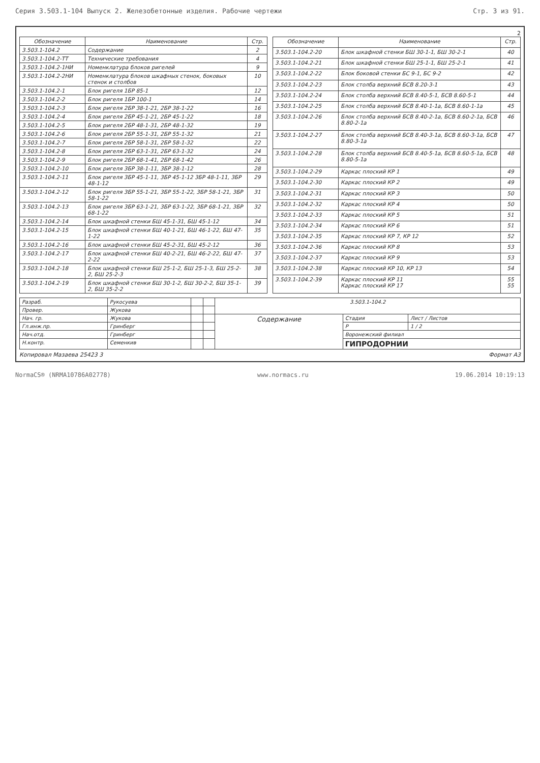Серия 3.503.1-104 Выпуск 2. Железобетонные изделия. Рабочие чертежи Стр. 3 из 91.
2
| Обозначение | Наименование | Стр. |
| --- | --- | --- |
| 3.503.1-104.2 | Содержание | 2 |
| 3.503.1-104.2-ТТ | Технические требования | 4 |
| 3.503.1-104.2-1НИ | Номенклатура блоков ригелей | 9 |
| 3.503.1-104.2-2НИ | Номенклатура блоков шкафных стенок, боковых стенок и столбов | 10 |
| 3.503.1-104.2-1 | Блок ригеля 1БР 85-1 | 12 |
| 3.503.1-104.2-2 | Блок ригеля 1БР 100-1 | 14 |
| 3.503.1-104.2-3 | Блок ригеля 2БР 38-1-21, 2БР 38-1-22 | 16 |
| 3.503.1-104.2-4 | Блок ригеля 2БР 45-1-21, 2БР 45-1-22 | 18 |
| 3.503.1-104.2-5 | Блок ригеля 2БР 48-1-31, 2БР 48-1-32 | 19 |
| 3.503.1-104.2-6 | Блок ригеля 2БР 55-1-31, 2БР 55-1-32 | 21 |
| 3.503.1-104.2-7 | Блок ригеля 2БР 58-1-31, 2БР 58-1-32 | 22 |
| 3.503.1-104.2-8 | Блок ригеля 2БР 63-1-31, 2БР 63-1-32 | 24 |
| 3.503.1-104.2-9 | Блок ригеля 2БР 68-1-41, 2БР 68-1-42 | 26 |
| 3.503.1-104.2-10 | Блок ригеля 3БР 38-1-11, 3БР 38-1-12 | 28 |
| 3.503.1-104.2-11 | Блок ригеля 3БР 45-1-11, 3БР 45-1-12 3БР 48-1-11, 3БР 48-1-12 | 29 |
| 3.503.1-104.2-12 | Блок ригеля 3БР 55-1-21, 3БР 55-1-22, 3БР 58-1-21, 3БР 58-1-22 | 31 |
| 3.503.1-104.2-13 | Блок ригеля 3БР 63-1-21, 3БР 63-1-22, 3БР 68-1-21, 3БР 68-1-22 | 32 |
| 3.503.1-104.2-14 | Блок шкафной стенки БШ 45-1-31, БШ 45-1-12 | 34 |
| 3.503.1-104.2-15 | Блок шкафной стенки БШ 40-1-21, БШ 46-1-22, БШ 47-1-22 | 35 |
| 3.503.1-104.2-16 | Блок шкафной стенки БШ 45-2-31, БШ 45-2-12 | 36 |
| 3.503.1-104.2-17 | Блок шкафной стенки БШ 40-2-21, БШ 46-2-22, БШ 47-2-22 | 37 |
| 3.503.1-104.2-18 | Блок шкафной стенки БШ 25-1-2, БШ 25-1-3, БШ 25-2-2, БШ 25-2-3 | 38 |
| 3.503.1-104.2-19 | Блок шкафной стенки БШ 30-1-2, БШ 30-2-2, БШ 35-1-2, БШ 35-2-2 | 39 |
| Обозначение | Наименование | Стр. |
| --- | --- | --- |
| 3.503.1-104.2-20 | Блок шкафной стенки БШ 30-1-1, БШ 30-2-1 | 40 |
| 3.503.1-104.2-21 | Блок шкафной стенки БШ 25-1-1, БШ 25-2-1 | 41 |
| 3.503.1-104.2-22 | Блок боковой стенки БС 9-1, БС 9-2 | 42 |
| 3.503.1-104.2-23 | Блок столба верхний БСВ 8.20-3-1 | 43 |
| 3.503.1-104.2-24 | Блок столба верхний БСВ 8.40-5-1, БСВ 8.60-5-1 | 44 |
| 3.503.1-104.2-25 | Блок столба верхний БСВ 8.40-1-1а, БСВ 8.60-1-1а | 45 |
| 3.503.1-104.2-26 | Блок столба верхний БСВ 8.40-2-1а, БСВ 8.60-2-1а, БСВ 8.80-2-1а | 46 |
| 3.503.1-104.2-27 | Блок столба верхний БСВ 8.40-3-1а, БСВ 8.60-3-1а, БСВ 8.80-3-1а | 47 |
| 3.503.1-104.2-28 | Блок столба верхний БСВ 8.40-5-1а, БСВ 8.60-5-1а, БСВ 8.80-5-1а | 48 |
| 3.503.1-104.2-29 | Каркас плоский КР 1 | 49 |
| 3.503.1-104.2-30 | Каркас плоский КР 2 | 49 |
| 3.503.1-104.2-31 | Каркас плоский КР 3 | 50 |
| 3.503.1-104.2-32 | Каркас плоский КР 4 | 50 |
| 3.503.1-104.2-33 | Каркас плоский КР 5 | 51 |
| 3.503.1-104.2-34 | Каркас плоский КР 6 | 51 |
| 3.503.1-104.2-35 | Каркас плоский КР 7, КР 12 | 52 |
| 3.503.1-104.2-36 | Каркас плоский КР 8 | 53 |
| 3.503.1-104.2-37 | Каркас плоский КР 9 | 53 |
| 3.503.1-104.2-38 | Каркас плоский КР 10, КР 13 | 54 |
| 3.503.1-104.2-39 | Каркас плоский КР 11 Каркас плоский КР 17 | 55 55 |
| Разраб. | Рукосуева | | | 3.503.1-104.2 | | |
| Провер. | Жукова | | | | | |
| Нач. гр. | Жукова | | | Содержание | Стадия | Лист / Листов |
| Гл.инж.пр. | Гринберг | | | | Р | 1 / 2 |
| Нач.отд. | Гринберг | | | | Воронежский филиал | |
| Н.контр. | Семенкив | | | | ГИПРОДОРНИИ | |
Копировал Мазаева 25423 3 Формат А3
NormaCS® (NRMA10786A02778) www.normacs.ru 19.06.2014 10:19:13